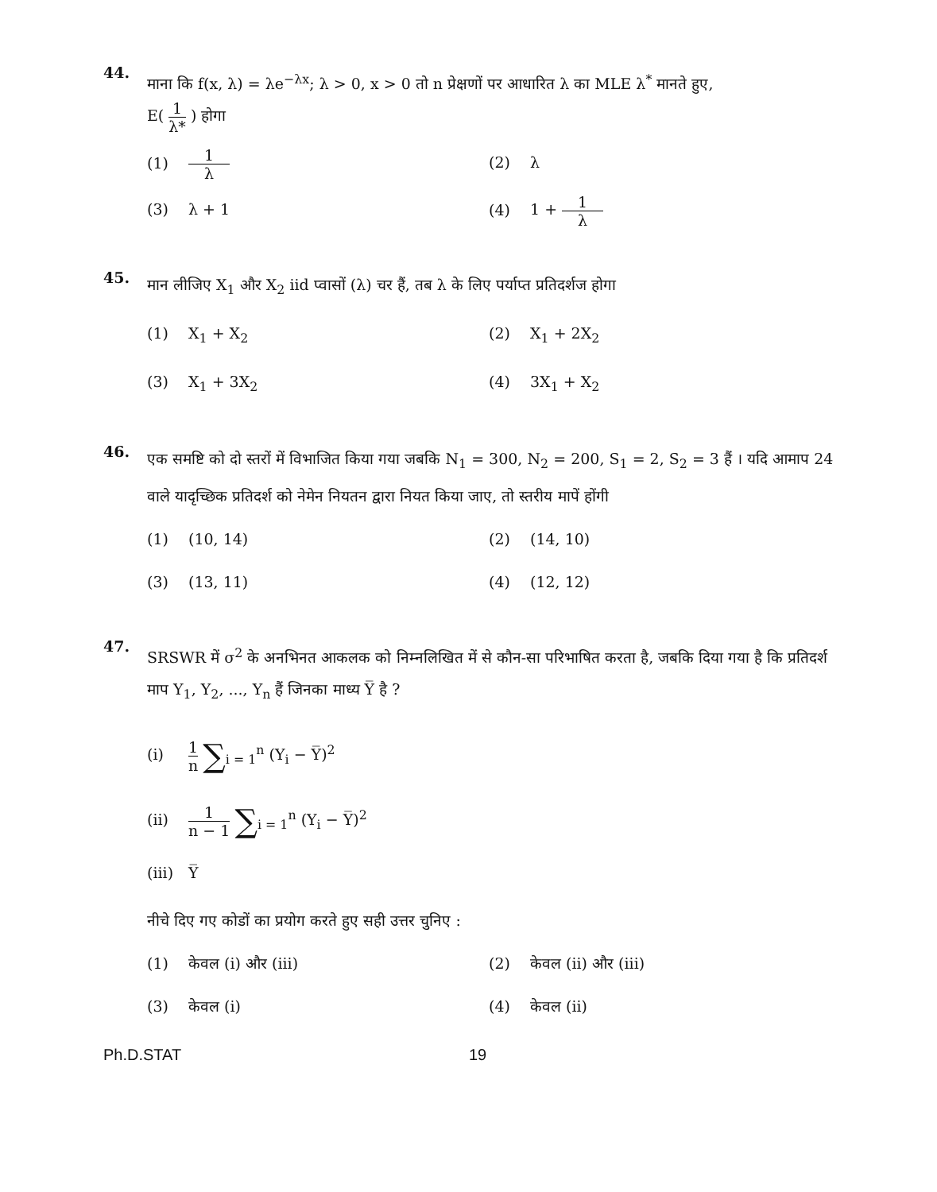44.
माना कि f(x, λ) = λe<sup>−λx</sup>; λ > 0, x > 0 तो n प्रेक्षणों पर आधारित λ का MLE λ<sup>*</sup> मानते हुए,
E( 1 λ* ) होगा
(1) 1 λ
(2) λ
(3) λ + 1
(4) 1 + 1 λ
45.
मान लीजिए X<sub>1</sub> और X<sub>2</sub> iid प्वासों (λ) चर हैं, तब λ के लिए पर्याप्त प्रतिदर्शज होगा
(1) X<sub>1</sub> + X<sub>2</sub>
(2) X<sub>1</sub> + 2X<sub>2</sub>
(3) X<sub>1</sub> + 3X<sub>2</sub>
(4) 3X<sub>1</sub> + X<sub>2</sub>
46.
एक समष्टि को दो स्तरों में विभाजित किया गया जबकि N<sub>1</sub> = 300, N<sub>2</sub> = 200, S<sub>1</sub> = 2, S<sub>2</sub> = 3 हैं । यदि आमाप 24 वाले यादृच्छिक प्रतिदर्श को नेमेन नियतन द्वारा नियत किया जाए, तो स्तरीय मापें होंगी
(1) (10, 14)
(2) (14, 10)
(3) (13, 11)
(4) (12, 12)
47.
SRSWR में σ<sup>2</sup> के अनभिनत आकलक को निम्नलिखित में से कौन-सा परिभाषित करता है, जबकि दिया गया है कि प्रतिदर्श माप Y<sub>1</sub>, Y<sub>2</sub>, ..., Y<sub>n</sub> हैं जिनका माध्य Y̅ है ?
(i) 1 n ∑<sub>i = 1</sub><sup>n</sup> (Y<sub>i</sub> − Y̅)<sup>2</sup>
(ii) 1 n − 1 ∑<sub>i = 1</sub><sup>n</sup> (Y<sub>i</sub> − Y̅)<sup>2</sup>
(iii) Y̅
नीचे दिए गए कोडों का प्रयोग करते हुए सही उत्तर चुनिए :
(1) केवल (i) और (iii)
(2) केवल (ii) और (iii)
(3) केवल (i)
(4) केवल (ii)
Ph.D.STAT 19